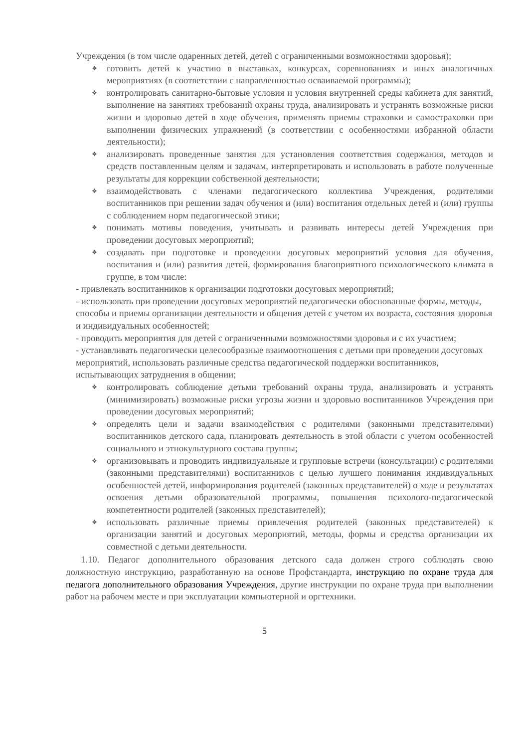Учреждения (в том числе одаренных детей, детей с ограниченными возможностями здоровья);
❖ готовить детей к участию в выставках, конкурсах, соревнованиях и иных аналогичных мероприятиях (в соответствии с направленностью осваиваемой программы);
❖ контролировать санитарно-бытовые условия и условия внутренней среды кабинета для занятий, выполнение на занятиях требований охраны труда, анализировать и устранять возможные риски жизни и здоровью детей в ходе обучения, применять приемы страховки и самостраховки при выполнении физических упражнений (в соответствии с особенностями избранной области деятельности);
❖ анализировать проведенные занятия для установления соответствия содержания, методов и средств поставленным целям и задачам, интерпретировать и использовать в работе полученные результаты для коррекции собственной деятельности;
❖ взаимодействовать с членами педагогического коллектива Учреждения, родителями воспитанников при решении задач обучения и (или) воспитания отдельных детей и (или) группы с соблюдением норм педагогической этики;
❖ понимать мотивы поведения, учитывать и развивать интересы детей Учреждения при проведении досуговых мероприятий;
❖ создавать при подготовке и проведении досуговых мероприятий условия для обучения, воспитания и (или) развития детей, формирования благоприятного психологического климата в группе, в том числе:
- привлекать воспитанников к организации подготовки досуговых мероприятий;
- использовать при проведении досуговых мероприятий педагогически обоснованные формы, методы, способы и приемы организации деятельности и общения детей с учетом их возраста, состояния здоровья и индивидуальных особенностей;
- проводить мероприятия для детей с ограниченными возможностями здоровья и с их участием;
- устанавливать педагогически целесообразные взаимоотношения с детьми при проведении досуговых мероприятий, использовать различные средства педагогической поддержки воспитанников, испытывающих затруднения в общении;
❖ контролировать соблюдение детьми требований охраны труда, анализировать и устранять (минимизировать) возможные риски угрозы жизни и здоровью воспитанников Учреждения при проведении досуговых мероприятий;
❖ определять цели и задачи взаимодействия с родителями (законными представителями) воспитанников детского сада, планировать деятельность в этой области с учетом особенностей социального и этнокультурного состава группы;
❖ организовывать и проводить индивидуальные и групповые встречи (консультации) с родителями (законными представителями) воспитанников с целью лучшего понимания индивидуальных особенностей детей, информирования родителей (законных представителей) о ходе и результатах освоения детьми образовательной программы, повышения психолого-педагогической компетентности родителей (законных представителей);
❖ использовать различные приемы привлечения родителей (законных представителей) к организации занятий и досуговых мероприятий, методы, формы и средства организации их совместной с детьми деятельности.
1.10. Педагог дополнительного образования детского сада должен строго соблюдать свою должностную инструкцию, разработанную на основе Профстандарта, инструкцию по охране труда для педагога дополнительного образования Учреждения, другие инструкции по охране труда при выполнении работ на рабочем месте и при эксплуатации компьютерной и оргтехники.
5